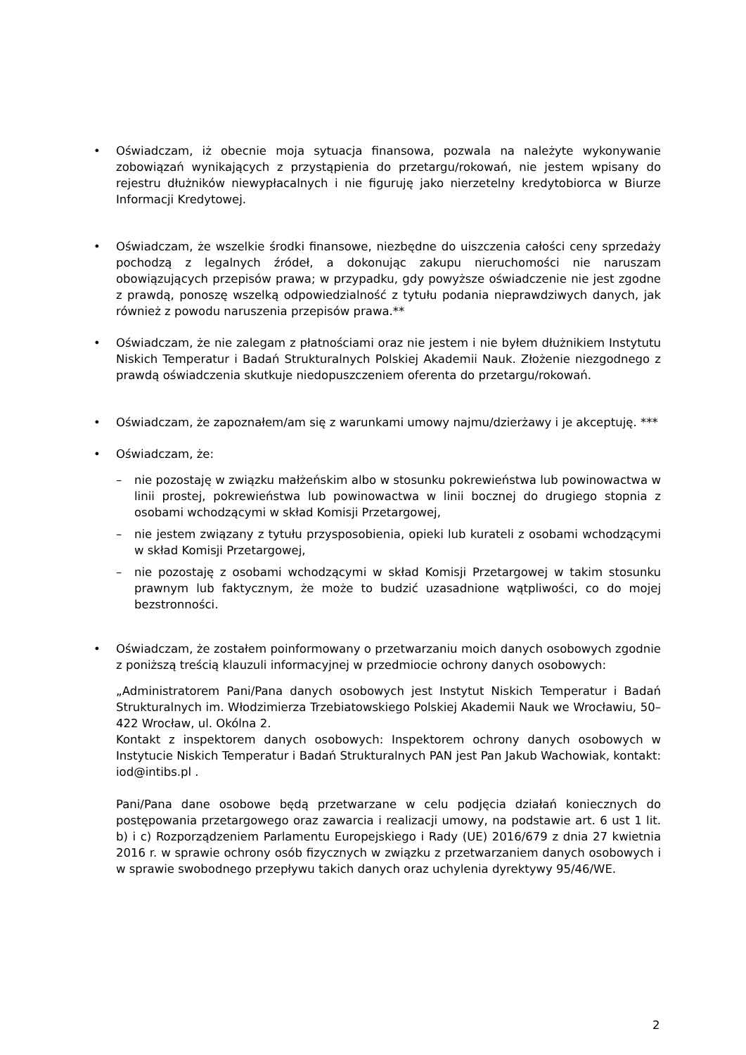• Oświadczam, iż obecnie moja sytuacja finansowa, pozwala na należyte wykonywanie zobowiązań wynikających z przystąpienia do przetargu/rokowań, nie jestem wpisany do rejestru dłużników niewypłacalnych i nie figuruję jako nierzetelny kredytobiorca w Biurze Informacji Kredytowej.
• Oświadczam, że wszelkie środki finansowe, niezbędne do uiszczenia całości ceny sprzedaży pochodzą z legalnych źródeł, a dokonując zakupu nieruchomości nie naruszam obowiązujących przepisów prawa; w przypadku, gdy powyższe oświadczenie nie jest zgodne z prawdą, ponoszę wszelką odpowiedzialność z tytułu podania nieprawdziwych danych, jak również z powodu naruszenia przepisów prawa.**
• Oświadczam, że nie zalegam z płatnościami oraz nie jestem i nie byłem dłużnikiem Instytutu Niskich Temperatur i Badań Strukturalnych Polskiej Akademii Nauk. Złożenie niezgodnego z prawdą oświadczenia skutkuje niedopuszczeniem oferenta do przetargu/rokowań.
• Oświadczam, że zapoznałem/am się z warunkami umowy najmu/dzierżawy i je akceptuję. ***
• Oświadczam, że:
– nie pozostaję w związku małżeńskim albo w stosunku pokrewieństwa lub powinowactwa w linii prostej, pokrewieństwa lub powinowactwa w linii bocznej do drugiego stopnia z osobami wchodzącymi w skład Komisji Przetargowej,
– nie jestem związany z tytułu przysposobienia, opieki lub kurateli z osobami wchodzącymi w skład Komisji Przetargowej,
– nie pozostaję z osobami wchodzącymi w skład Komisji Przetargowej w takim stosunku prawnym lub faktycznym, że może to budzić uzasadnione wątpliwości, co do mojej bezstronności.
• Oświadczam, że zostałem poinformowany o przetwarzaniu moich danych osobowych zgodnie z poniższą treścią klauzuli informacyjnej w przedmiocie ochrony danych osobowych:
„Administratorem Pani/Pana danych osobowych jest Instytut Niskich Temperatur i Badań Strukturalnych im. Włodzimierza Trzebiatowskiego Polskiej Akademii Nauk we Wrocławiu, 50–422 Wrocław, ul. Okólna 2.
Kontakt z inspektorem danych osobowych: Inspektorem ochrony danych osobowych w Instytucie Niskich Temperatur i Badań Strukturalnych PAN jest Pan Jakub Wachowiak, kontakt: iod@intibs.pl .
Pani/Pana dane osobowe będą przetwarzane w celu podjęcia działań koniecznych do postępowania przetargowego oraz zawarcia i realizacji umowy, na podstawie art. 6 ust 1 lit. b) i c) Rozporządzeniem Parlamentu Europejskiego i Rady (UE) 2016/679 z dnia 27 kwietnia 2016 r. w sprawie ochrony osób fizycznych w związku z przetwarzaniem danych osobowych i w sprawie swobodnego przepływu takich danych oraz uchylenia dyrektywy 95/46/WE.
2